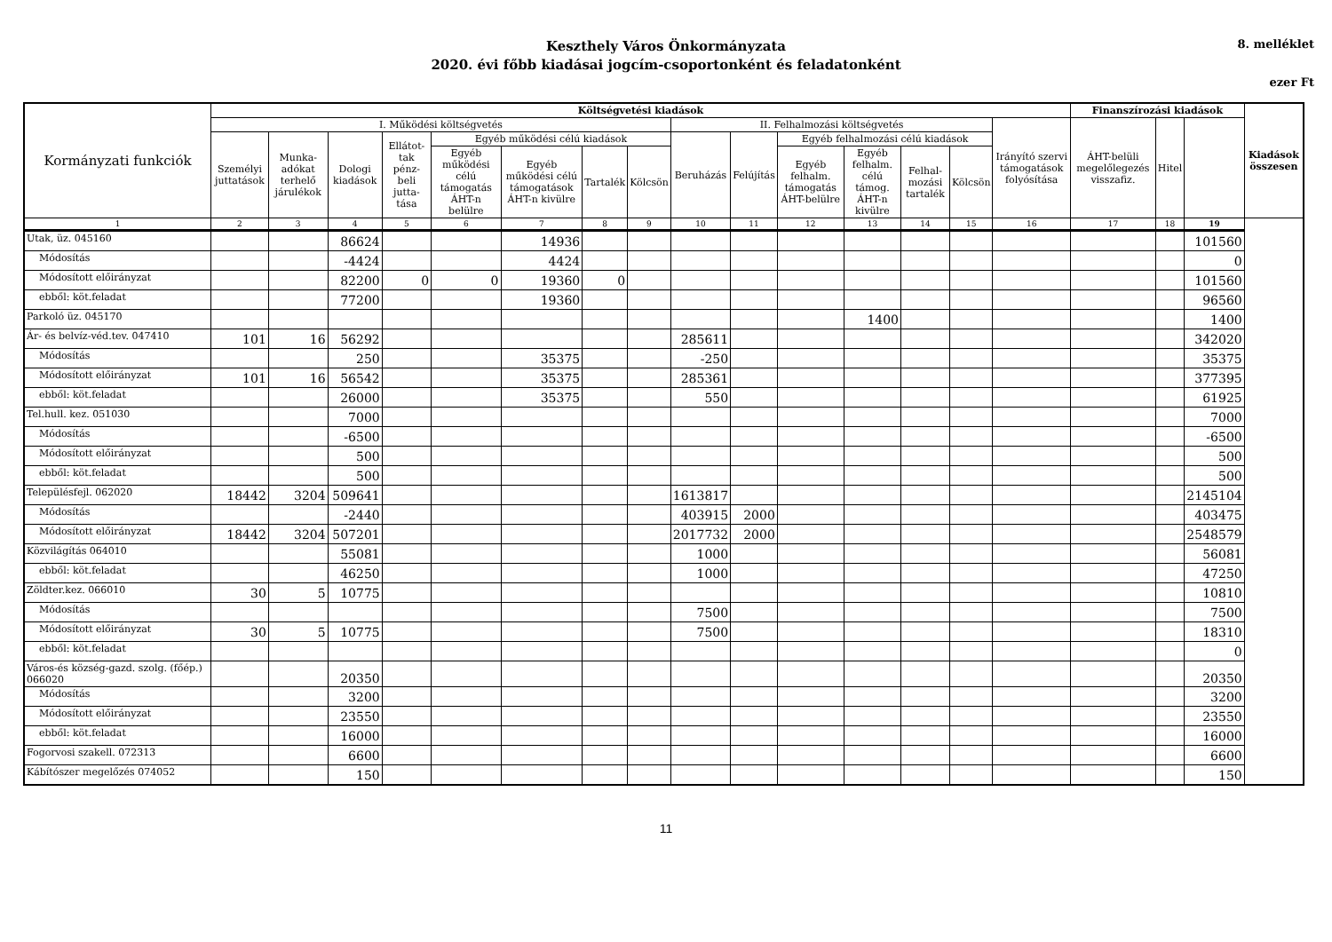Keszthely Város Önkormányzata
2020. évi főbb kiadásai jogcím-csoportonként és feladatonként
8. melléklet
ezer Ft
| Kormányzati funkciók | Költségvetési kiadások | | | | | | | | | | | | | | | Finanszírozási kiadások | | | Kiadások összesen |
| --- | --- | --- | --- | --- | --- | --- | --- | --- | --- | --- | --- | --- | --- | --- | --- | --- | --- | --- | --- |
| | I. Működési költségvetés | | | | | | | | II. Felhalmozási költségvetés | | | | | | Irányító szervi támogatások folyósítása | ÁHT-belüli megelőlegezés visszafiz. | Hitel | | |
| | Személyi juttatások | Munka-adókat terhelő járulékok | Dologi kiadások | Ellátot-tak pénz-beli jutta-tása | Egyéb működési célú kiadások | | | | Beruházás | Felújítás | Egyéb felhalmozási célú kiadások | | | | | | | | |
| | | | | | Egyéb működési célú támogatás ÁHT-n belülre | Egyéb működési célú támogatások ÁHT-n kivülre | Tartalék | Kölcsön | | | Egyéb felhalm. támogatás ÁHT-belülre | Egyéb felhalm. célú támog. ÁHT-n kivülre | Felhal-mozási tartalék | Kölcsön | | | | | |
| 1 | 2 | 3 | 4 | 5 | 6 | 7 | 8 | 9 | 10 | 11 | 12 | 13 | 14 | 15 | 16 | 17 | 18 | 19 | |
| Utak, üz. 045160 | | | 86624 | | | 14936 | | | | | | | | | | | | 101560 | |
| Módosítás | | | -4424 | | | 4424 | | | | | | | | | | | | 0 | |
| Módosított előirányzat | | | 82200 | 0 | 0 | 19360 | 0 | | | | | | | | | | | 101560 | |
| ebből: köt.feladat | | | 77200 | | | 19360 | | | | | | | | | | | | 96560 | |
| Parkoló üz. 045170 | | | | | | | | | | | | 1400 | | | | | | 1400 | |
| Ár- és belvíz-véd.tev. 047410 | 101 | 16 | 56292 | | | | | | 285611 | | | | | | | | | 342020 | |
| Módosítás | | | 250 | | | 35375 | | | -250 | | | | | | | | | 35375 | |
| Módosított előirányzat | 101 | 16 | 56542 | | | 35375 | | | 285361 | | | | | | | | | 377395 | |
| ebből: köt.feladat | | | 26000 | | | 35375 | | | 550 | | | | | | | | | 61925 | |
| Tel.hull. kez. 051030 | | | 7000 | | | | | | | | | | | | | | | 7000 | |
| Módosítás | | | -6500 | | | | | | | | | | | | | | | -6500 | |
| Módosított előirányzat | | | 500 | | | | | | | | | | | | | | | 500 | |
| ebből: köt.feladat | | | 500 | | | | | | | | | | | | | | | 500 | |
| Településfejl. 062020 | 18442 | 3204 | 509641 | | | | | | 1613817 | | | | | | | | | 2145104 | |
| Módosítás | | | -2440 | | | | | | 403915 | 2000 | | | | | | | | 403475 | |
| Módosított előirányzat | 18442 | 3204 | 507201 | | | | | | 2017732 | 2000 | | | | | | | | 2548579 | |
| Közvilágítás 064010 | | | 55081 | | | | | | 1000 | | | | | | | | | 56081 | |
| ebből: köt.feladat | | | 46250 | | | | | | 1000 | | | | | | | | | 47250 | |
| Zöldter.kez. 066010 | 30 | 5 | 10775 | | | | | | | | | | | | | | | 10810 | |
| Módosítás | | | | | | | | | 7500 | | | | | | | | | 7500 | |
| Módosított előirányzat | 30 | 5 | 10775 | | | | | | 7500 | | | | | | | | | 18310 | |
| ebből: köt.feladat | | | | | | | | | | | | | | | | | | 0 | |
| Város-és község-gazd. szolg. (főép.) 066020 | | | 20350 | | | | | | | | | | | | | | | 20350 | |
| Módosítás | | | 3200 | | | | | | | | | | | | | | | 3200 | |
| Módosított előirányzat | | | 23550 | | | | | | | | | | | | | | | 23550 | |
| ebből: köt.feladat | | | 16000 | | | | | | | | | | | | | | | 16000 | |
| Fogorvosi szakell. 072313 | | | 6600 | | | | | | | | | | | | | | | 6600 | |
| Kábítószer megelőzés 074052 | | | 150 | | | | | | | | | | | | | | | 150 | |
11